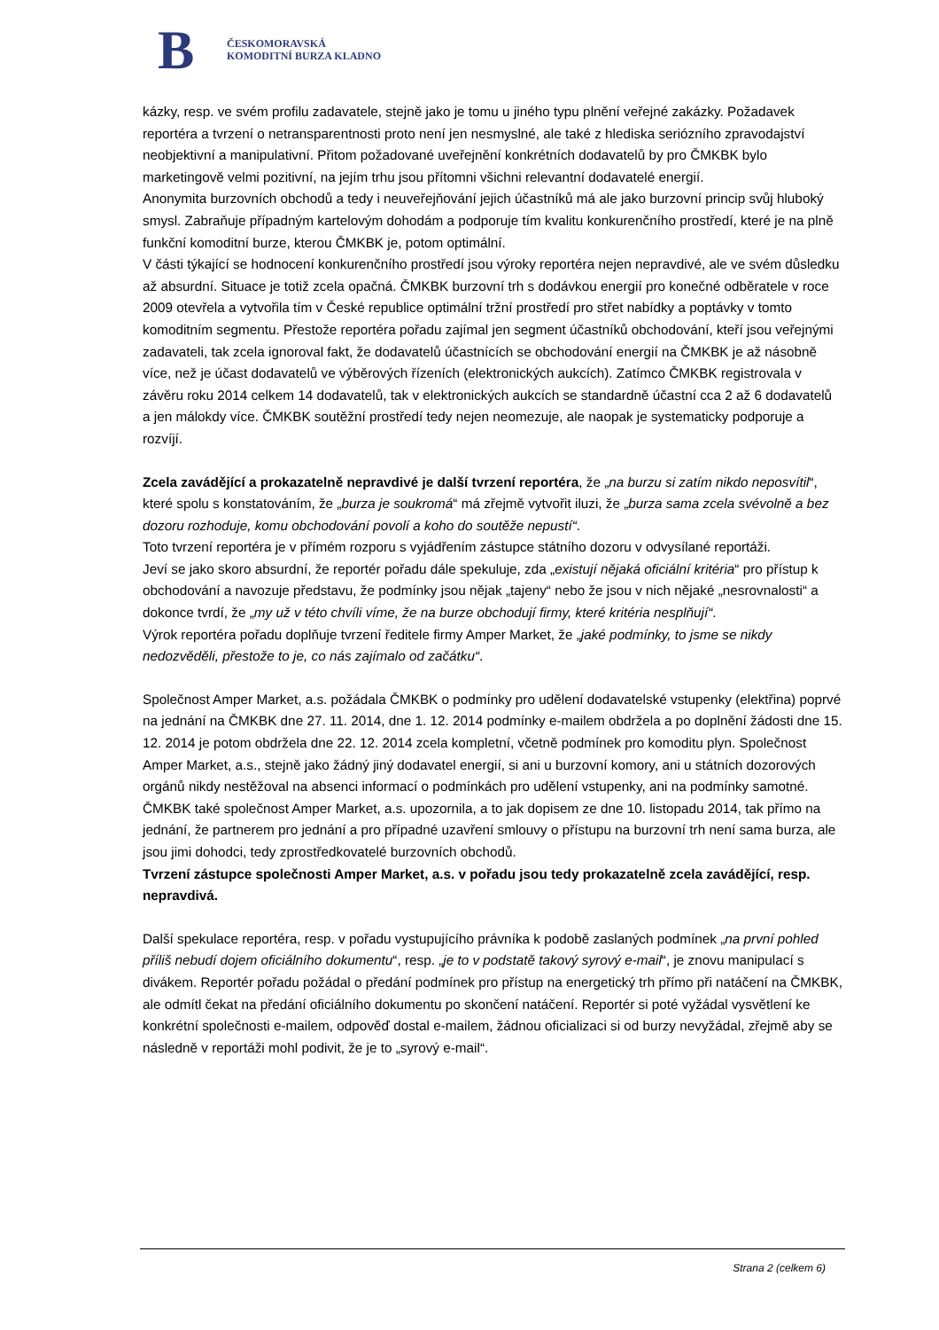B
ČESKOMORAVSKÁ
KOMODITNÍ BURZA KLADNO
kázky, resp. ve svém profilu zadavatele, stejně jako je tomu u jiného typu plnění veřejné zakázky. Požadavek reportéra a tvrzení o netransparentnosti proto není jen nesmyslné, ale také z hlediska seriózního zpravodajství neobjektivní a manipulativní. Přitom požadované uveřejnění konkrétních dodavatelů by pro ČMKBK bylo marketingově velmi pozitivní, na jejím trhu jsou přítomni všichni relevantní dodavatelé energií.
Anonymita burzovních obchodů a tedy i neuveřejňování jejich účastníků má ale jako burzovní princip svůj hluboký smysl. Zabraňuje případným kartelovým dohodám a podporuje tím kvalitu konkurenčního prostředí, které je na plně funkční komoditní burze, kterou ČMKBK je, potom optimální.
V části týkající se hodnocení konkurenčního prostředí jsou výroky reportéra nejen nepravdivé, ale ve svém důsledku až absurdní. Situace je totiž zcela opačná. ČMKBK burzovní trh s dodávkou energií pro konečné odběratele v roce 2009 otevřela a vytvořila tím v České republice optimální tržní prostředí pro střet nabídky a poptávky v tomto komoditním segmentu. Přestože reportéra pořadu zajímal jen segment účastníků obchodování, kteří jsou veřejnými zadavateli, tak zcela ignoroval fakt, že dodavatelů účastnících se obchodování energií na ČMKBK je až násobně více, než je účast dodavatelů ve výběrových řízeních (elektronických aukcích). Zatímco ČMKBK registrovala v závěru roku 2014 celkem 14 dodavatelů, tak v elektronických aukcích se standardně účastní cca 2 až 6 dodavatelů a jen málokdy více. ČMKBK soutěžní prostředí tedy nejen neomezuje, ale naopak je systematicky podporuje a rozvíjí.
Zcela zavádějící a prokazatelně nepravdivé je další tvrzení reportéra, že „na burzu si zatím nikdo neposvítil“, které spolu s konstatováním, že „burza je soukromá“ má zřejmě vytvořit iluzi, že „burza sama zcela svévolně a bez dozoru rozhoduje, komu obchodování povolí a koho do soutěže nepustí“.
Toto tvrzení reportéra je v přímém rozporu s vyjádřením zástupce státního dozoru v odvysílané reportáži.
Jeví se jako skoro absurdní, že reportér pořadu dále spekuluje, zda „existují nějaká oficiální kritéria“ pro přístup k obchodování a navozuje představu, že podmínky jsou nějak „tajeny“ nebo že jsou v nich nějaké „nesrovnalosti“ a dokonce tvrdí, že „my už v této chvíli víme, že na burze obchodují firmy, které kritéria nesplňují“.
Výrok reportéra pořadu doplňuje tvrzení ředitele firmy Amper Market, že „jaké podmínky, to jsme se nikdy nedozvěděli, přestože to je, co nás zajímalo od začátku“.
Společnost Amper Market, a.s. požádala ČMKBK o podmínky pro udělení dodavatelské vstupenky (elektřina) poprvé na jednání na ČMKBK dne 27. 11. 2014, dne 1. 12. 2014 podmínky e-mailem obdržela a po doplnění žádosti dne 15. 12. 2014 je potom obdržela dne 22. 12. 2014 zcela kompletní, včetně podmínek pro komoditu plyn. Společnost Amper Market, a.s., stejně jako žádný jiný dodavatel energií, si ani u burzovní komory, ani u státních dozorových orgánů nikdy nestěžoval na absenci informací o podmínkách pro udělení vstupenky, ani na podmínky samotné. ČMKBK také společnost Amper Market, a.s. upozornila, a to jak dopisem ze dne 10. listopadu 2014, tak přímo na jednání, že partnerem pro jednání a pro případné uzavření smlouvy o přístupu na burzovní trh není sama burza, ale jsou jimi dohodci, tedy zprostředkovatelé burzovních obchodů.
Tvrzení zástupce společnosti Amper Market, a.s. v pořadu jsou tedy prokazatelně zcela zavádějící, resp. nepravdivá.
Další spekulace reportéra, resp. v pořadu vystupujícího právníka k podobě zaslaných podmínek „na první pohled příliš nebudí dojem oficiálního dokumentu“, resp. „je to v podstatě takový syrový e-mail“, je znovu manipulací s divákem. Reportér pořadu požádal o předání podmínek pro přístup na energetický trh přímo při natáčení na ČMKBK, ale odmítl čekat na předání oficiálního dokumentu po skončení natáčení. Reportér si poté vyžádal vysvětlení ke konkrétní společnosti e-mailem, odpověď dostal e-mailem, žádnou oficializaci si od burzy nevyžádal, zřejmě aby se následně v reportáži mohl podivit, že je to „syrový e-mail“.
Strana 2 (celkem 6)